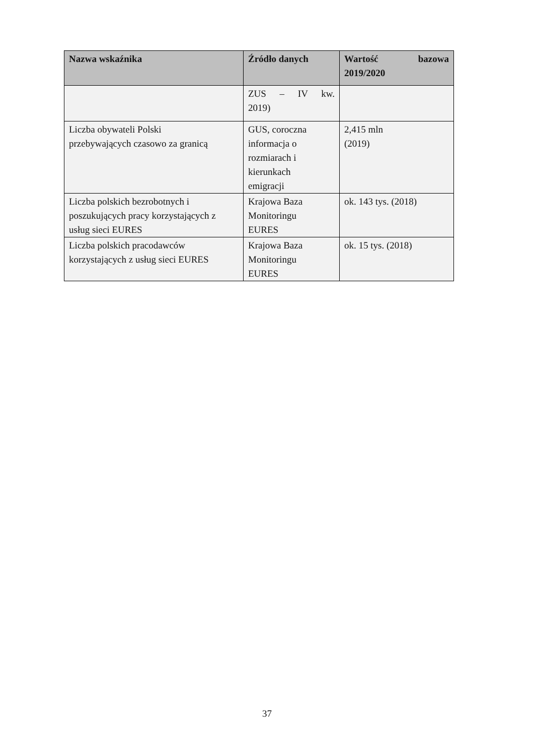| Nazwa wskaźnika | Źródło danych | Wartość bazowa 2019/2020 |
| --- | --- | --- |
| | ZUS – IV kw. 2019) | |
| Liczba obywateli Polski przebywających czasowo za granicą | GUS, coroczna informacja o rozmiarach i kierunkach emigracji | 2,415 mln (2019) |
| Liczba polskich bezrobotnych i poszukujących pracy korzystających z usług sieci EURES | Krajowa Baza Monitoringu EURES | ok. 143 tys. (2018) |
| Liczba polskich pracodawców korzystających z usług sieci EURES | Krajowa Baza Monitoringu EURES | ok. 15 tys. (2018) |
37